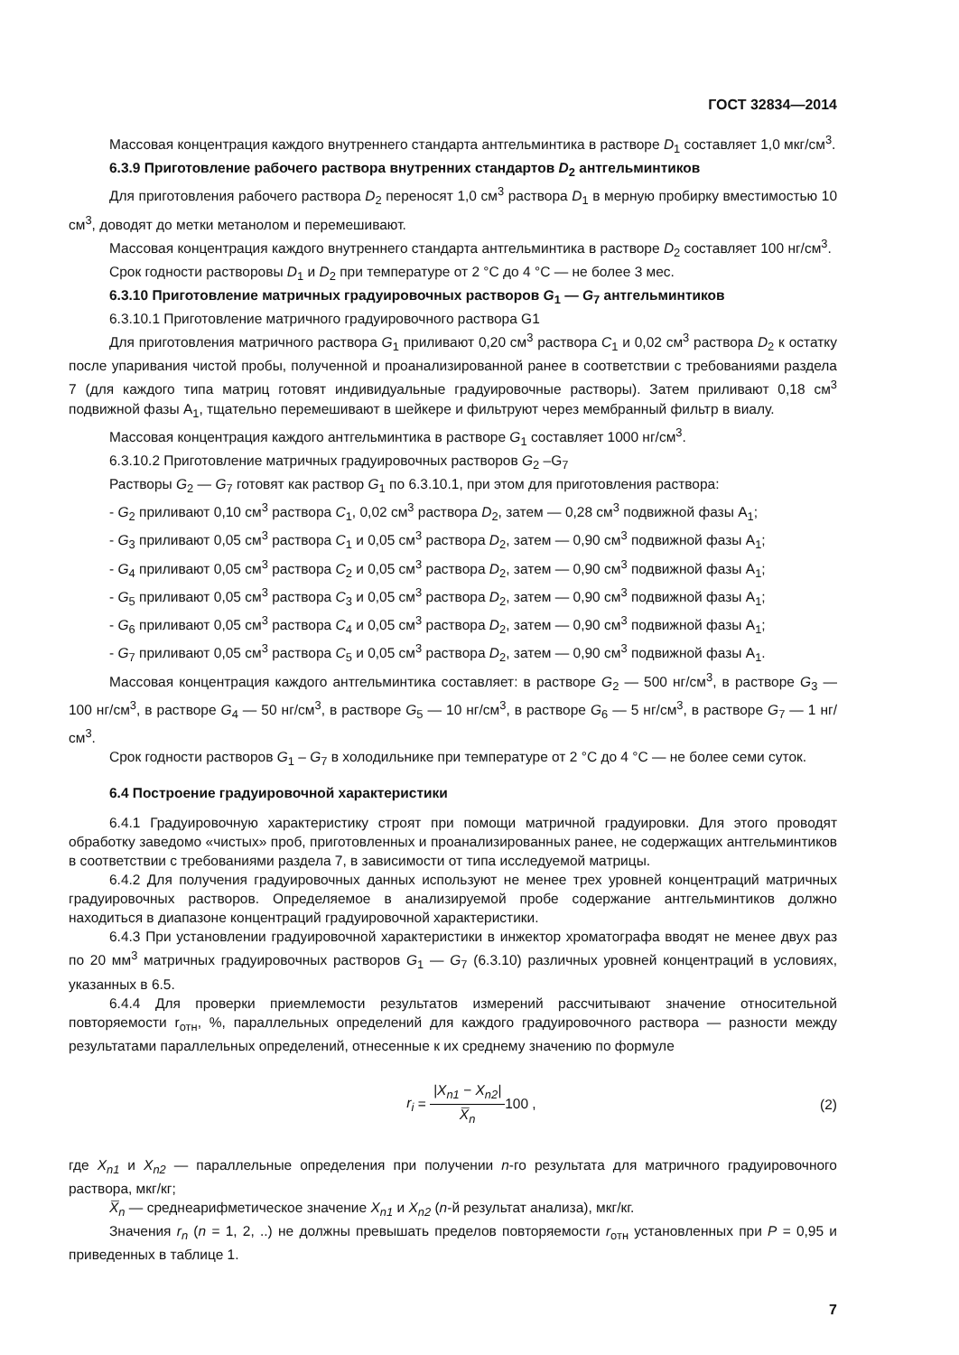ГОСТ 32834—2014
Массовая концентрация каждого внутреннего стандарта антгельминтика в растворе D<sub>1</sub> составляет 1,0 мкг/см<sup>3</sup>.
6.3.9 Приготовление рабочего раствора внутренних стандартов D<sub>2</sub> антгельминтиков
Для приготовления рабочего раствора D<sub>2</sub> переносят 1,0 см<sup>3</sup> раствора D<sub>1</sub> в мерную пробирку вместимостью 10 см<sup>3</sup>, доводят до метки метанолом и перемешивают.
Массовая концентрация каждого внутреннего стандарта антгельминтика в растворе D<sub>2</sub> составляет 100 нг/см<sup>3</sup>.
Срок годности растворовы D<sub>1</sub> и D<sub>2</sub> при температуре от 2 °С до 4 °С — не более 3 мес.
6.3.10 Приготовление матричных градуировочных растворов G<sub>1</sub> — G<sub>7</sub> антгельминтиков
6.3.10.1 Приготовление матричного градуировочного раствора G1
Для приготовления матричного раствора G<sub>1</sub> приливают 0,20 см<sup>3</sup> раствора C<sub>1</sub> и 0,02 см<sup>3</sup> раствора D<sub>2</sub> к остатку после упаривания чистой пробы, полученной и проанализированной ранее в соответствии с требованиями раздела 7 (для каждого типа матриц готовят индивидуальные градуировочные растворы). Затем приливают 0,18 см<sup>3</sup> подвижной фазы A<sub>1</sub>, тщательно перемешивают в шейкере и фильтруют через мембранный фильтр в виалу.
Массовая концентрация каждого антгельминтика в растворе G<sub>1</sub> составляет 1000 нг/см<sup>3</sup>.
6.3.10.2 Приготовление матричных градуировочных растворов G<sub>2</sub> –G<sub>7</sub>
Растворы G<sub>2</sub> — G<sub>7</sub> готовят как раствор G<sub>1</sub> по 6.3.10.1, при этом для приготовления раствора:
- G<sub>2</sub> приливают 0,10 см<sup>3</sup> раствора C<sub>1</sub>, 0,02 см<sup>3</sup> раствора D<sub>2</sub>, затем — 0,28 см<sup>3</sup> подвижной фазы A<sub>1</sub>;
- G<sub>3</sub> приливают 0,05 см<sup>3</sup> раствора C<sub>1</sub> и 0,05 см<sup>3</sup> раствора D<sub>2</sub>, затем — 0,90 см<sup>3</sup> подвижной фазы A<sub>1</sub>;
- G<sub>4</sub> приливают 0,05 см<sup>3</sup> раствора C<sub>2</sub> и 0,05 см<sup>3</sup> раствора D<sub>2</sub>, затем — 0,90 см<sup>3</sup> подвижной фазы A<sub>1</sub>;
- G<sub>5</sub> приливают 0,05 см<sup>3</sup> раствора C<sub>3</sub> и 0,05 см<sup>3</sup> раствора D<sub>2</sub>, затем — 0,90 см<sup>3</sup> подвижной фазы A<sub>1</sub>;
- G<sub>6</sub> приливают 0,05 см<sup>3</sup> раствора C<sub>4</sub> и 0,05 см<sup>3</sup> раствора D<sub>2</sub>, затем — 0,90 см<sup>3</sup> подвижной фазы A<sub>1</sub>;
- G<sub>7</sub> приливают 0,05 см<sup>3</sup> раствора C<sub>5</sub> и 0,05 см<sup>3</sup> раствора D<sub>2</sub>, затем — 0,90 см<sup>3</sup> подвижной фазы A<sub>1</sub>.
Массовая концентрация каждого антгельминтика составляет: в растворе G<sub>2</sub> — 500 нг/см<sup>3</sup>, в растворе G<sub>3</sub> — 100 нг/см<sup>3</sup>, в растворе G<sub>4</sub> — 50 нг/см<sup>3</sup>, в растворе G<sub>5</sub> — 10 нг/см<sup>3</sup>, в растворе G<sub>6</sub> — 5 нг/см<sup>3</sup>, в растворе G<sub>7</sub> — 1 нг/см<sup>3</sup>.
Срок годности растворов G<sub>1</sub> – G<sub>7</sub> в холодильнике при температуре от 2 °С до 4 °С — не более семи суток.
6.4 Построение градуировочной характеристики
6.4.1 Градуировочную характеристику строят при помощи матричной градуировки. Для этого проводят обработку заведомо «чистых» проб, приготовленных и проанализированных ранее, не содержащих антгельминтиков в соответствии с требованиями раздела 7, в зависимости от типа исследуемой матрицы.
6.4.2 Для получения градуировочных данных используют не менее трех уровней концентраций матричных градуировочных растворов. Определяемое в анализируемой пробе содержание антгельминтиков должно находиться в диапазоне концентраций градуировочной характеристики.
6.4.3 При установлении градуировочной характеристики в инжектор хроматографа вводят не менее двух раз по 20 мм<sup>3</sup> матричных градуировочных растворов G<sub>1</sub> — G<sub>7</sub> (6.3.10) различных уровней концентраций в условиях, указанных в 6.5.
6.4.4 Для проверки приемлемости результатов измерений рассчитывают значение относительной повторяемости r<sub>отн</sub>, %, параллельных определений для каждого градуировочного раствора — разности между результатами параллельных определений, отнесенные к их среднему значению по формуле
r<sub>i</sub> = |X<sub>n1</sub> − X<sub>n2</sub>| X̅<sub>n</sub>100 , (2)
где X<sub>n1</sub> и X<sub>n2</sub> — параллельные определения при получении n-го результата для матричного градуировочного раствора, мкг/кг;
X̅<sub>n</sub> — среднеарифметическое значение X<sub>n1</sub> и X<sub>n2</sub> (n-й результат анализа), мкг/кг.
Значения r<sub>n</sub> (n = 1, 2, ..) не должны превышать пределов повторяемости r<sub>отн</sub> установленных при P = 0,95 и приведенных в таблице 1.
7